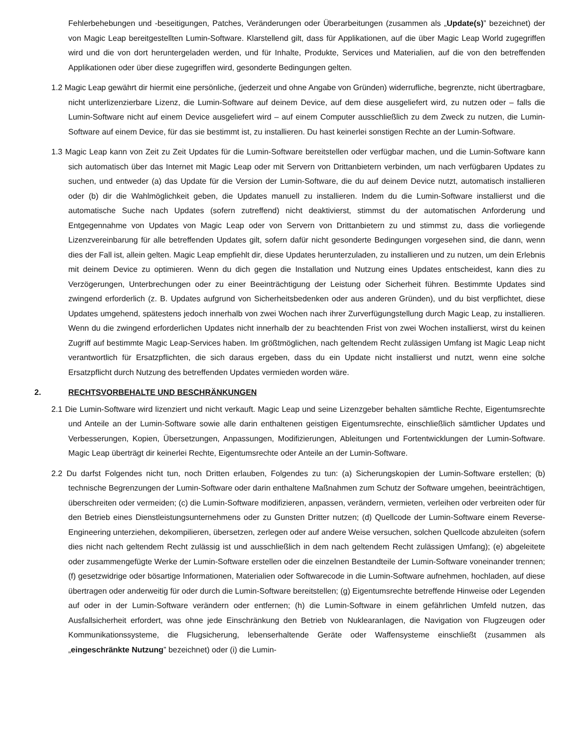Fehlerbehebungen und -beseitigungen, Patches, Veränderungen oder Überarbeitungen (zusammen als „Update(s)” bezeichnet) der von Magic Leap bereitgestellten Lumin-Software. Klarstellend gilt, dass für Applikationen, auf die über Magic Leap World zugegriffen wird und die von dort heruntergeladen werden, und für Inhalte, Produkte, Services und Materialien, auf die von den betreffenden Applikationen oder über diese zugegriffen wird, gesonderte Bedingungen gelten.
1.2 Magic Leap gewährt dir hiermit eine persönliche, (jederzeit und ohne Angabe von Gründen) widerrufliche, begrenzte, nicht übertragbare, nicht unterlizenzierbare Lizenz, die Lumin-Software auf deinem Device, auf dem diese ausgeliefert wird, zu nutzen oder – falls die Lumin-Software nicht auf einem Device ausgeliefert wird – auf einem Computer ausschließlich zu dem Zweck zu nutzen, die Lumin-Software auf einem Device, für das sie bestimmt ist, zu installieren. Du hast keinerlei sonstigen Rechte an der Lumin-Software.
1.3 Magic Leap kann von Zeit zu Zeit Updates für die Lumin-Software bereitstellen oder verfügbar machen, und die Lumin-Software kann sich automatisch über das Internet mit Magic Leap oder mit Servern von Drittanbietern verbinden, um nach verfügbaren Updates zu suchen, und entweder (a) das Update für die Version der Lumin-Software, die du auf deinem Device nutzt, automatisch installieren oder (b) dir die Wahlmöglichkeit geben, die Updates manuell zu installieren. Indem du die Lumin-Software installierst und die automatische Suche nach Updates (sofern zutreffend) nicht deaktivierst, stimmst du der automatischen Anforderung und Entgegennahme von Updates von Magic Leap oder von Servern von Drittanbietern zu und stimmst zu, dass die vorliegende Lizenzvereinbarung für alle betreffenden Updates gilt, sofern dafür nicht gesonderte Bedingungen vorgesehen sind, die dann, wenn dies der Fall ist, allein gelten. Magic Leap empfiehlt dir, diese Updates herunterzuladen, zu installieren und zu nutzen, um dein Erlebnis mit deinem Device zu optimieren. Wenn du dich gegen die Installation und Nutzung eines Updates entscheidest, kann dies zu Verzögerungen, Unterbrechungen oder zu einer Beeinträchtigung der Leistung oder Sicherheit führen. Bestimmte Updates sind zwingend erforderlich (z. B. Updates aufgrund von Sicherheitsbedenken oder aus anderen Gründen), und du bist verpflichtet, diese Updates umgehend, spätestens jedoch innerhalb von zwei Wochen nach ihrer Zurverfügungstellung durch Magic Leap, zu installieren. Wenn du die zwingend erforderlichen Updates nicht innerhalb der zu beachtenden Frist von zwei Wochen installierst, wirst du keinen Zugriff auf bestimmte Magic Leap-Services haben. Im größtmöglichen, nach geltendem Recht zulässigen Umfang ist Magic Leap nicht verantwortlich für Ersatzpflichten, die sich daraus ergeben, dass du ein Update nicht installierst und nutzt, wenn eine solche Ersatzpflicht durch Nutzung des betreffenden Updates vermieden worden wäre.
2. RECHTSVORBEHALTE UND BESCHRÄNKUNGEN
2.1 Die Lumin-Software wird lizenziert und nicht verkauft. Magic Leap und seine Lizenzgeber behalten sämtliche Rechte, Eigentumsrechte und Anteile an der Lumin-Software sowie alle darin enthaltenen geistigen Eigentumsrechte, einschließlich sämtlicher Updates und Verbesserungen, Kopien, Übersetzungen, Anpassungen, Modifizierungen, Ableitungen und Fortentwicklungen der Lumin-Software. Magic Leap überträgt dir keinerlei Rechte, Eigentumsrechte oder Anteile an der Lumin-Software.
2.2 Du darfst Folgendes nicht tun, noch Dritten erlauben, Folgendes zu tun: (a) Sicherungskopien der Lumin-Software erstellen; (b) technische Begrenzungen der Lumin-Software oder darin enthaltene Maßnahmen zum Schutz der Software umgehen, beeinträchtigen, überschreiten oder vermeiden; (c) die Lumin-Software modifizieren, anpassen, verändern, vermieten, verleihen oder verbreiten oder für den Betrieb eines Dienstleistungsunternehmens oder zu Gunsten Dritter nutzen; (d) Quellcode der Lumin-Software einem Reverse-Engineering unterziehen, dekompilieren, übersetzen, zerlegen oder auf andere Weise versuchen, solchen Quellcode abzuleiten (sofern dies nicht nach geltendem Recht zulässig ist und ausschließlich in dem nach geltendem Recht zulässigen Umfang); (e) abgeleitete oder zusammengefügte Werke der Lumin-Software erstellen oder die einzelnen Bestandteile der Lumin-Software voneinander trennen; (f) gesetzwidrige oder bösartige Informationen, Materialien oder Softwarecode in die Lumin-Software aufnehmen, hochladen, auf diese übertragen oder anderweitig für oder durch die Lumin-Software bereitstellen; (g) Eigentumsrechte betreffende Hinweise oder Legenden auf oder in der Lumin-Software verändern oder entfernen; (h) die Lumin-Software in einem gefährlichen Umfeld nutzen, das Ausfallsicherheit erfordert, was ohne jede Einschränkung den Betrieb von Nuklearanlagen, die Navigation von Flugzeugen oder Kommunikationssysteme, die Flugsicherung, lebenserhaltende Geräte oder Waffensysteme einschließt (zusammen als „eingeschränkte Nutzung” bezeichnet) oder (i) die Lumin-